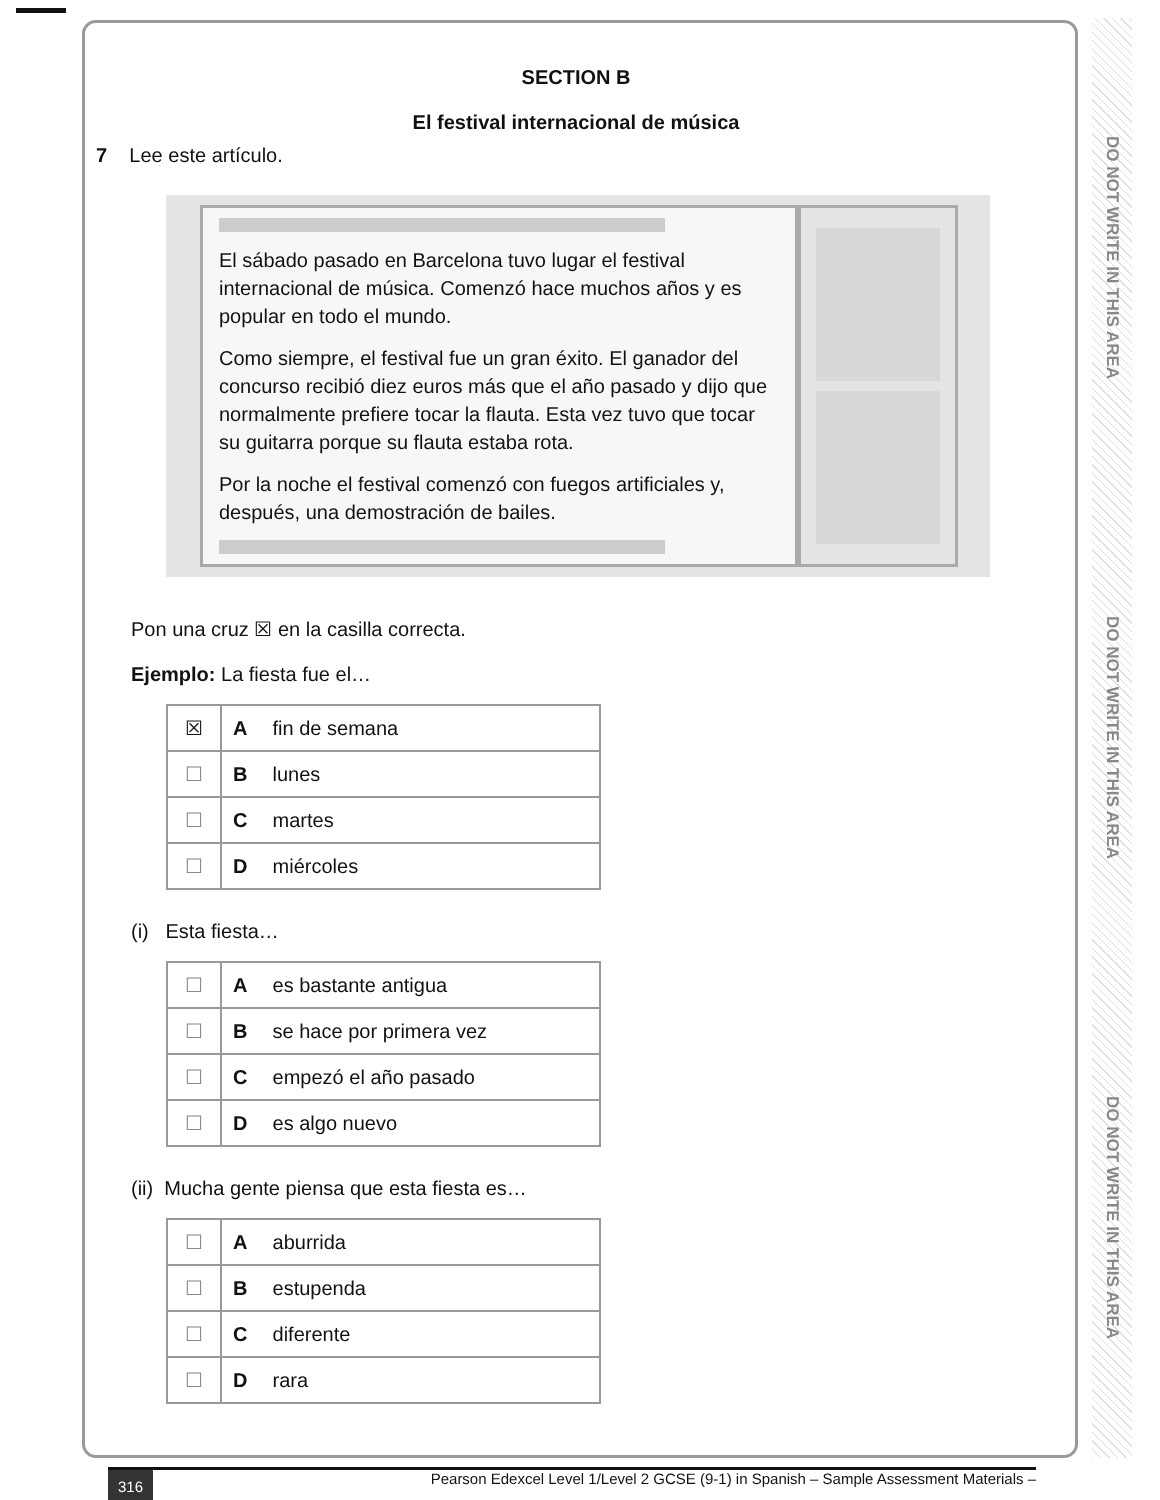DO NOT WRITE IN THIS AREA
DO NOT WRITE IN THIS AREA
DO NOT WRITE IN THIS AREA
SECTION B
El festival internacional de música
7 Lee este artículo.
El sábado pasado en Barcelona tuvo lugar el festival internacional de música. Comenzó hace muchos años y es popular en todo el mundo.
Como siempre, el festival fue un gran éxito. El ganador del concurso recibió diez euros más que el año pasado y dijo que normalmente prefiere tocar la flauta. Esta vez tuvo que tocar su guitarra porque su flauta estaba rota.
Por la noche el festival comenzó con fuegos artificiales y, después, una demostración de bailes.
Pon una cruz ☒ en la casilla correcta.
Ejemplo: La fiesta fue el…
| ☒ | A fin de semana |
| ☐ | B lunes |
| ☐ | C martes |
| ☐ | D miércoles |
(i) Esta fiesta…
| ☐ | A es bastante antigua |
| ☐ | B se hace por primera vez |
| ☐ | C empezó el año pasado |
| ☐ | D es algo nuevo |
(ii) Mucha gente piensa que esta fiesta es…
| ☐ | A aburrida |
| ☐ | B estupenda |
| ☐ | C diferente |
| ☐ | D rara |
316 Pearson Edexcel Level 1/Level 2 GCSE (9-1) in Spanish – Sample Assessment Materials –